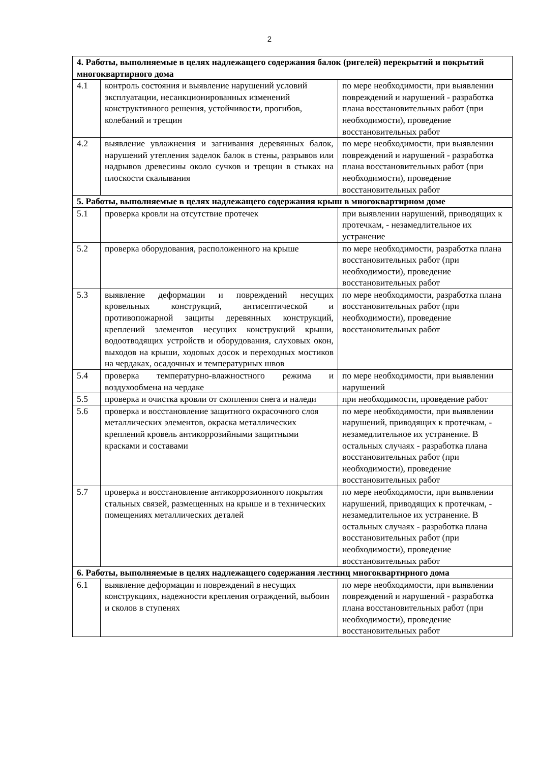2
| 4. Работы, выполняемые в целях надлежащего содержания балок (ригелей) перекрытий и покрытий многоквартирного дома | | |
| 4.1 | контроль состояния и выявление нарушений условий эксплуатации, несанкционированных изменений конструктивного решения, устойчивости, прогибов, колебаний и трещин | по мере необходимости, при выявлении повреждений и нарушений - разработка плана восстановительных работ (при необходимости), проведение восстановительных работ |
| 4.2 | выявление увлажнения и загнивания деревянных балок, нарушений утепления заделок балок в стены, разрывов или надрывов древесины около сучков и трещин в стыках на плоскости скалывания | по мере необходимости, при выявлении повреждений и нарушений - разработка плана восстановительных работ (при необходимости), проведение восстановительных работ |
| 5. Работы, выполняемые в целях надлежащего содержания крыш в многоквартирном доме | | |
| 5.1 | проверка кровли на отсутствие протечек | при выявлении нарушений, приводящих к протечкам, - незамедлительное их устранение |
| 5.2 | проверка оборудования, расположенного на крыше | по мере необходимости, разработка плана восстановительных работ (при необходимости), проведение восстановительных работ |
| 5.3 | выявление деформации и повреждений несущих кровельных конструкций, антисептической и противопожарной защиты деревянных конструкций, креплений элементов несущих конструкций крыши, водоотводящих устройств и оборудования, слуховых окон, выходов на крыши, ходовых досок и переходных мостиков на чердаках, осадочных и температурных швов | по мере необходимости, разработка плана восстановительных работ (при необходимости), проведение восстановительных работ |
| 5.4 | проверка температурно-влажностного режима и воздухообмена на чердаке | по мере необходимости, при выявлении нарушений |
| 5.5 | проверка и очистка кровли от скопления снега и наледи | при необходимости, проведение работ |
| 5.6 | проверка и восстановление защитного окрасочного слоя металлических элементов, окраска металлических креплений кровель антикоррозийными защитными красками и составами | по мере необходимости, при выявлении нарушений, приводящих к протечкам, - незамедлительное их устранение. В остальных случаях - разработка плана восстановительных работ (при необходимости), проведение восстановительных работ |
| 5.7 | проверка и восстановление антикоррозионного покрытия стальных связей, размещенных на крыше и в технических помещениях металлических деталей | по мере необходимости, при выявлении нарушений, приводящих к протечкам, - незамедлительное их устранение. В остальных случаях - разработка плана восстановительных работ (при необходимости), проведение восстановительных работ |
| 6. Работы, выполняемые в целях надлежащего содержания лестниц многоквартирного дома | | |
| 6.1 | выявление деформации и повреждений в несущих конструкциях, надежности крепления ограждений, выбоин и сколов в ступенях | по мере необходимости, при выявлении повреждений и нарушений - разработка плана восстановительных работ (при необходимости), проведение восстановительных работ |